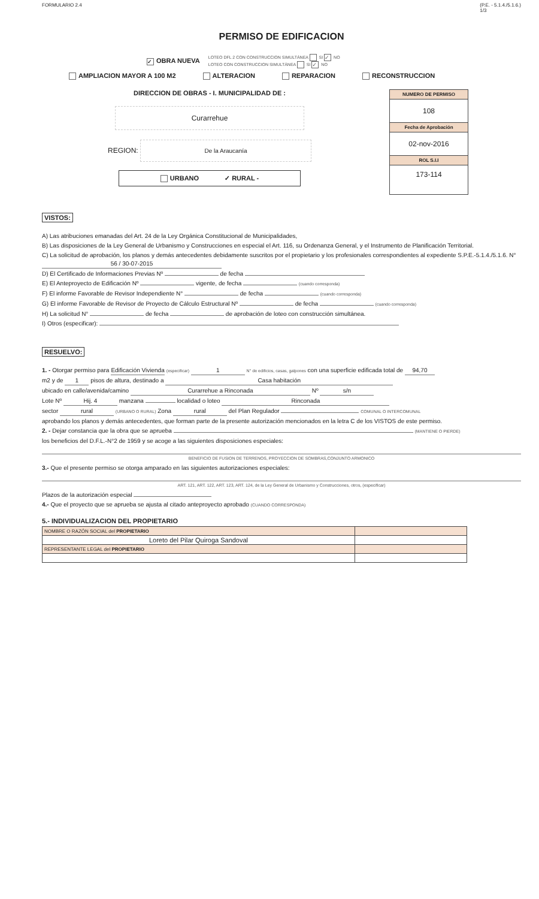FORMULARIO 2.4 (P.E. - 5.1.4./5.1.6.)
1/3
PERMISO DE EDIFICACION
✓ OBRA NUEVA LOTEO DFL 2 CON CONSTRUCCION SIMULTÁNEA SI ✓ NO
LOTEO CON CONSTRUCCION SIMULTÁNEA SI ✓ NO
AMPLIACION MAYOR A 100 M2 ALTERACION REPARACION RECONSTRUCCION
DIRECCION DE OBRAS - I. MUNICIPALIDAD DE :
Curarrehue
REGION: De la Araucanía
URBANO ✓ RURAL -
NUMERO DE PERMISO
108
Fecha de Aprobación
02-nov-2016
ROL S.I.I
173-114
VISTOS:
A) Las atribuciones emanadas del Art. 24 de la Ley Orgánica Constitucional de Municipalidades,
B) Las disposiciones de la Ley General de Urbanismo y Construcciones en especial el Art. 116, su Ordenanza General, y el Instrumento de Planificación Territorial.
C) La solicitud de aprobación, los planos y demás antecedentes debidamente suscritos por el propietario y los profesionales correspondientes al expediente S.P.E.-5.1.4./5.1.6. N° 56 / 30-07-2015
D) El Certificado de Informaciones Previas Nº de fecha
E) El Anteproyecto de Edificación Nº vigente, de fecha (cuando corresponda)
F) El informe Favorable de Revisor Independiente N° de fecha (cuando corresponda)
G) El informe Favorable de Revisor de Proyecto de Cálculo Estructural Nº de fecha (cuando corresponda)
H) La solicitud N° de fecha de aprobación de loteo con construcción simultánea.
I) Otros (especificar):
RESUELVO:
1. - Otorgar permiso para Edificación Vivienda (especificar) 1 N° de edificios, casas, galpones con una superficie edificada total de 94,70
m2 y de 1 pisos de altura, destinado a Casa habitación
ubicado en calle/avenida/camino Curarrehue a Rinconada Nº s/n
Lote Nº Hij. 4 manzana localidad o loteo Rinconada
sector rural (URBANO O RURAL) Zona rural del Plan Regulador COMUNAL O INTERCOMUNAL
aprobando los planos y demás antecedentes, que forman parte de la presente autorización mencionados en la letra C de los VISTOS de este permiso.
2. - Dejar constancia que la obra que se aprueba (MANTIENE O PIERDE)
los beneficios del D.F.L.-N°2 de 1959 y se acoge a las siguientes disposiciones especiales:
BENEFICIO DE FUSION DE TERRENOS, PROYECCION DE SOMBRAS,CONJUNTO ARMONICO
3.- Que el presente permiso se otorga amparado en las siguientes autorizaciones especiales:
ART. 121, ART. 122, ART. 123, ART. 124, de la Ley General de Urbanismo y Construcciones, otros, (especificar)
Plazos de la autorización especial
4.- Que el proyecto que se aprueba se ajusta al citado anteproyecto aprobado (CUANDO CORRESPONDA)
5.- INDIVIDUALIZACION DEL PROPIETARIO
| NOMBRE O RAZÓN SOCIAL del PROPIETARIO | |
| Loreto del Pilar Quiroga Sandoval | |
| REPRESENTANTE LEGAL del PROPIETARIO | |